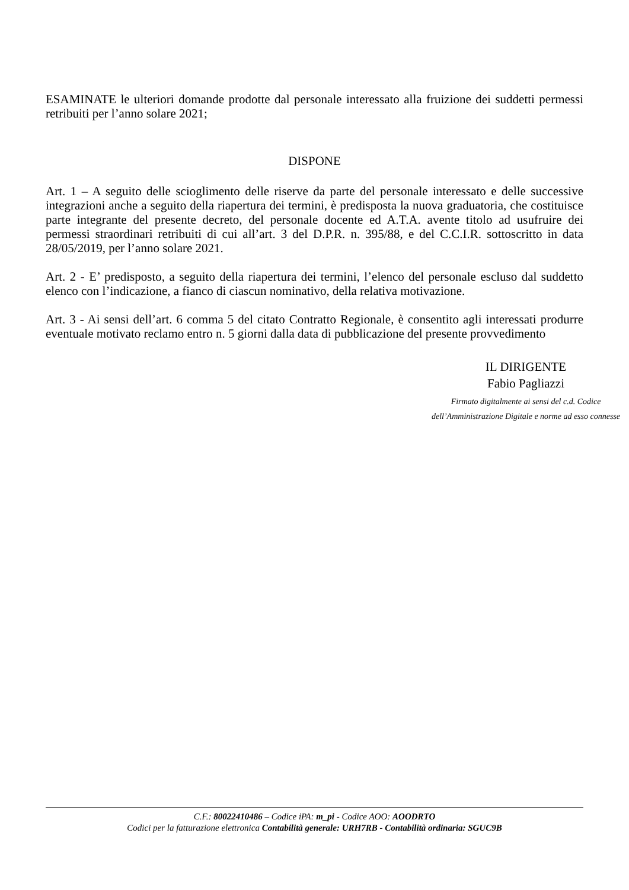ESAMINATE le ulteriori domande prodotte dal personale interessato alla fruizione dei suddetti permessi retribuiti per l’anno solare 2021;
DISPONE
Art. 1 – A seguito delle scioglimento delle riserve da parte del personale interessato e delle successive integrazioni anche a seguito della riapertura dei termini, è predisposta la nuova graduatoria, che costituisce parte integrante del presente decreto, del personale docente ed A.T.A. avente titolo ad usufruire dei permessi straordinari retribuiti di cui all’art. 3 del D.P.R. n. 395/88, e del C.C.I.R. sottoscritto in data 28/05/2019, per l’anno solare 2021.
Art. 2 - E’ predisposto, a seguito della riapertura dei termini, l’elenco del personale escluso dal suddetto elenco con l’indicazione, a fianco di ciascun nominativo, della relativa motivazione.
Art. 3 - Ai sensi dell’art. 6 comma 5 del citato Contratto Regionale, è consentito agli interessati produrre eventuale motivato reclamo entro n. 5 giorni dalla data di pubblicazione del presente provvedimento
IL DIRIGENTE
Fabio Pagliazzi
Firmato digitalmente ai sensi del c.d. Codice
dell’Amministrazione Digitale e norme ad esso connesse
C.F.: 80022410486 – Codice iPA: m_pi - Codice AOO: AOODRTO
Codici per la fatturazione elettronica Contabilità generale: URH7RB - Contabilità ordinaria: SGUC9B